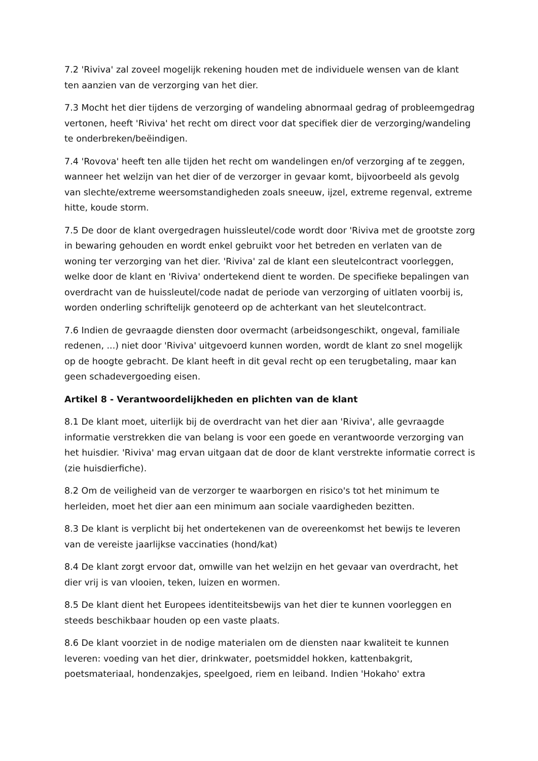7.2 'Riviva' zal zoveel mogelijk rekening houden met de individuele wensen van de klant ten aanzien van de verzorging van het dier.
7.3 Mocht het dier tijdens de verzorging of wandeling abnormaal gedrag of probleemgedrag vertonen, heeft 'Riviva' het recht om direct voor dat specifiek dier de verzorging/wandeling te onderbreken/beëindigen.
7.4 'Rovova' heeft ten alle tijden het recht om wandelingen en/of verzorging af te zeggen, wanneer het welzijn van het dier of de verzorger in gevaar komt, bijvoorbeeld als gevolg van slechte/extreme weersomstandigheden zoals sneeuw, ijzel, extreme regenval, extreme hitte, koude storm.
7.5 De door de klant overgedragen huissleutel/code wordt door 'Riviva met de grootste zorg in bewaring gehouden en wordt enkel gebruikt voor het betreden en verlaten van de woning ter verzorging van het dier. 'Riviva' zal de klant een sleutelcontract voorleggen, welke door de klant en 'Riviva' ondertekend dient te worden. De specifieke bepalingen van overdracht van de huissleutel/code nadat de periode van verzorging of uitlaten voorbij is, worden onderling schriftelijk genoteerd op de achterkant van het sleutelcontract.
7.6 Indien de gevraagde diensten door overmacht (arbeidsongeschikt, ongeval, familiale redenen, ...) niet door 'Riviva' uitgevoerd kunnen worden, wordt de klant zo snel mogelijk op de hoogte gebracht. De klant heeft in dit geval recht op een terugbetaling, maar kan geen schadevergoeding eisen.
Artikel 8 - Verantwoordelijkheden en plichten van de klant
8.1 De klant moet, uiterlijk bij de overdracht van het dier aan 'Riviva', alle gevraagde informatie verstrekken die van belang is voor een goede en verantwoorde verzorging van het huisdier. 'Riviva' mag ervan uitgaan dat de door de klant verstrekte informatie correct is (zie huisdierfiche).
8.2 Om de veiligheid van de verzorger te waarborgen en risico's tot het minimum te herleiden, moet het dier aan een minimum aan sociale vaardigheden bezitten.
8.3 De klant is verplicht bij het ondertekenen van de overeenkomst het bewijs te leveren van de vereiste jaarlijkse vaccinaties (hond/kat)
8.4 De klant zorgt ervoor dat, omwille van het welzijn en het gevaar van overdracht, het dier vrij is van vlooien, teken, luizen en wormen.
8.5 De klant dient het Europees identiteitsbewijs van het dier te kunnen voorleggen en steeds beschikbaar houden op een vaste plaats.
8.6 De klant voorziet in de nodige materialen om de diensten naar kwaliteit te kunnen leveren: voeding van het dier, drinkwater, poetsmiddel hokken, kattenbakgrit, poetsmateriaal, hondenzakjes, speelgoed, riem en leiband. Indien 'Hokaho' extra